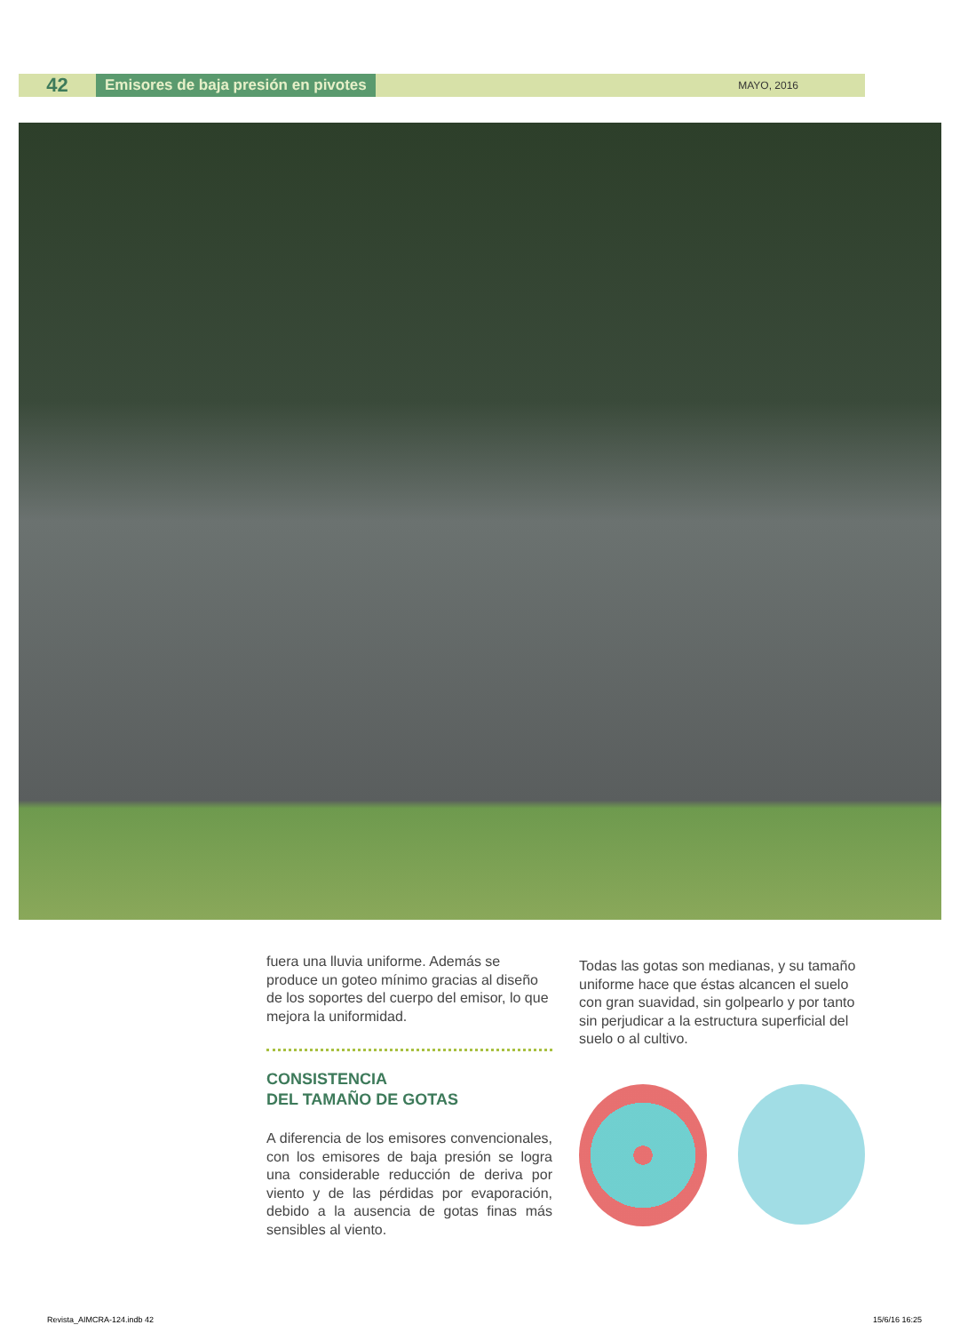42
Emisores de baja presión en pivotes
MAYO, 2016
fuera una lluvia uniforme. Además se produce un goteo mínimo gracias al diseño de los soportes del cuerpo del emisor, lo que mejora la uniformidad.
CONSISTENCIA
DEL TAMAÑO DE GOTAS
A diferencia de los emisores convencionales, con los emisores de baja presión se logra una considerable reducción de deriva por viento y de las pérdidas por evaporación, debido a la ausencia de gotas finas más sensibles al viento.
Todas las gotas son medianas, y su tamaño uniforme hace que éstas alcancen el suelo con gran suavidad, sin golpearlo y por tanto sin perjudicar a la estructura superficial del suelo o al cultivo.
Revista_AIMCRA-124.indb 42 15/6/16 16:25